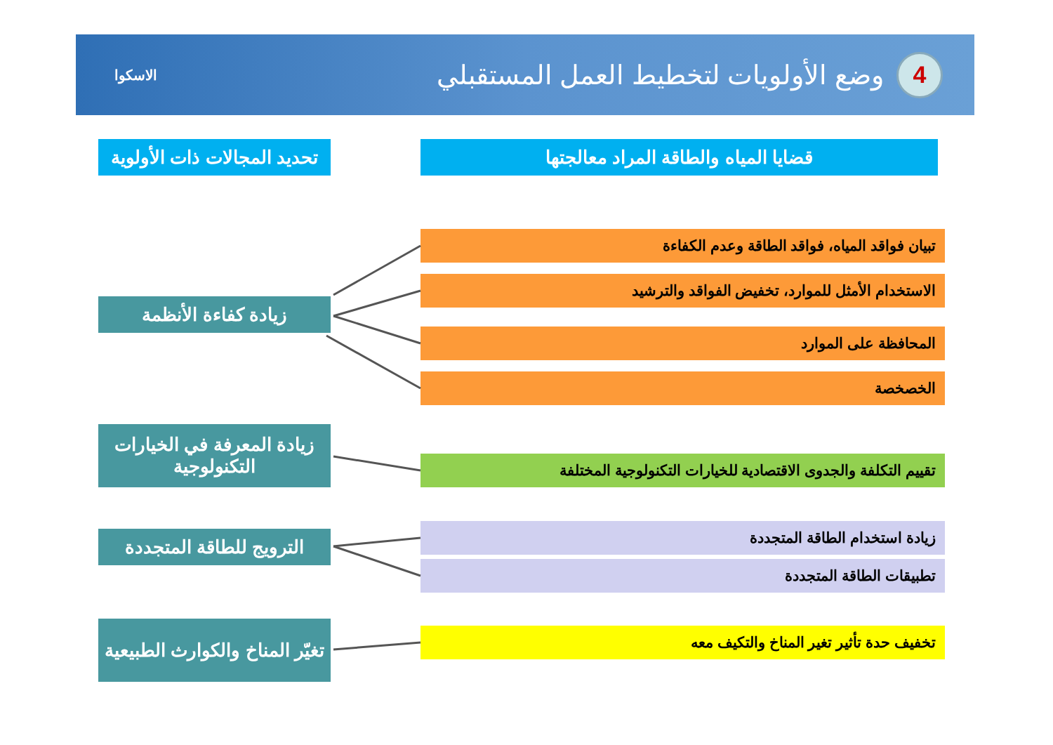4
وضع الأولويات لتخطيط العمل المستقبلي
الاسكوا
قضايا المياه والطاقة المراد معالجتها
تحديد المجالات ذات الأولوية
تبيان فواقد المياه، فواقد الطاقة وعدم الكفاءة
الاستخدام الأمثل للموارد، تخفيض الفواقد والترشيد
المحافظة على الموارد
الخصخصة
تقييم التكلفة والجدوى الاقتصادية للخيارات التكنولوجية المختلفة
زيادة استخدام الطاقة المتجددة
تطبيقات الطاقة المتجددة
تخفيف حدة تأثير تغير المناخ والتكيف معه
زيادة كفاءة الأنظمة
زيادة المعرفة في الخيارات التكنولوجية
الترويج للطاقة المتجددة
تغيّر المناخ والكوارث الطبيعية